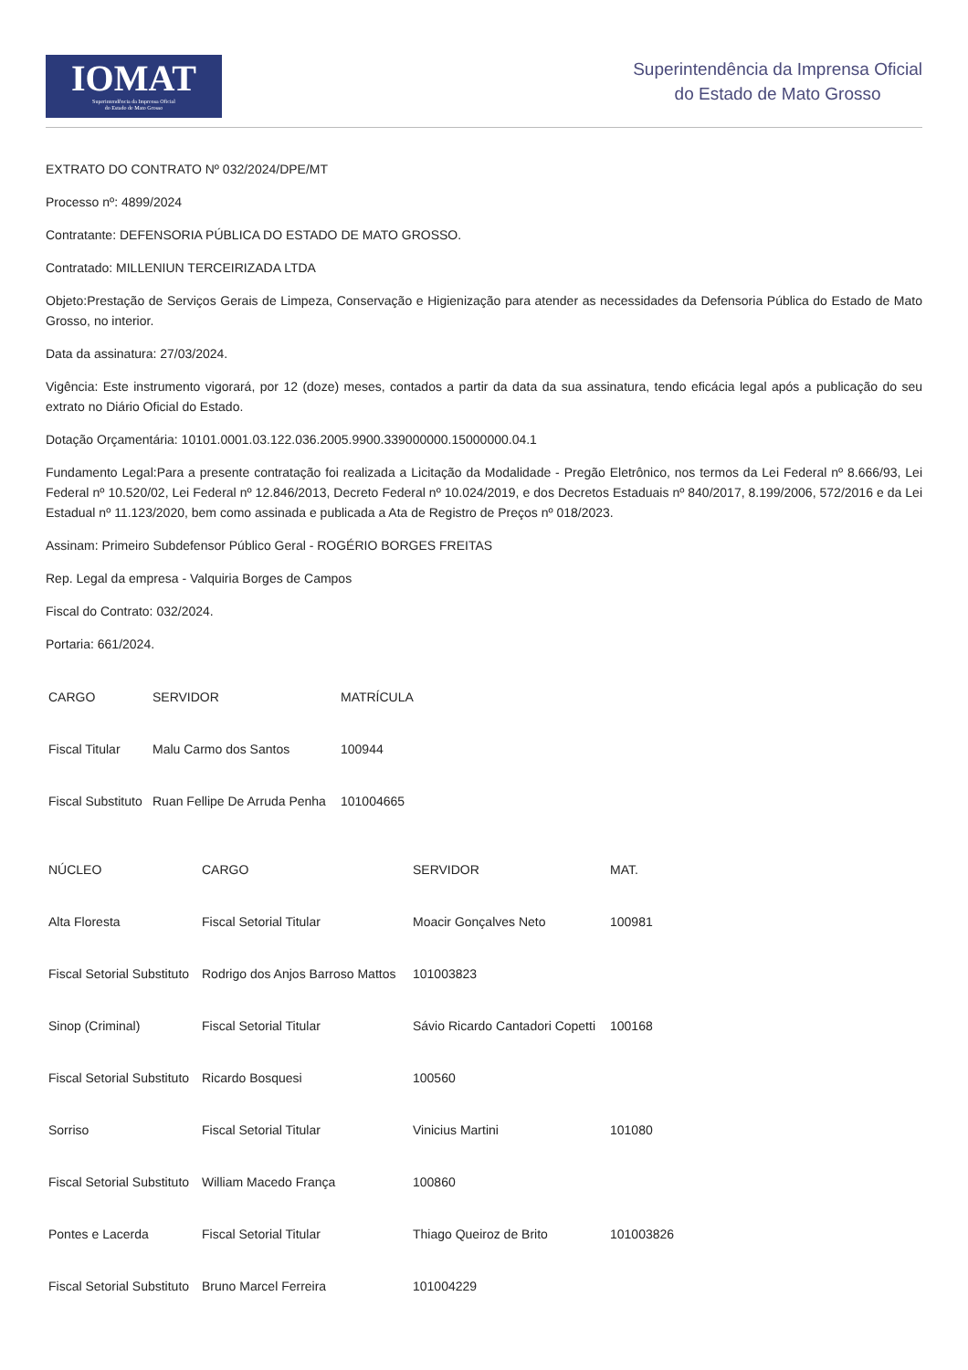IOMAT
Superintendência da Imprensa Oficial
do Estado de Mato Grosso
Superintendência da Imprensa Oficial
do Estado de Mato Grosso
EXTRATO DO CONTRATO Nº 032/2024/DPE/MT
Processo nº: 4899/2024
Contratante: DEFENSORIA PÚBLICA DO ESTADO DE MATO GROSSO.
Contratado: MILLENIUN TERCEIRIZADA LTDA
Objeto:Prestação de Serviços Gerais de Limpeza, Conservação e Higienização para atender as necessidades da Defensoria Pública do Estado de Mato Grosso, no interior.
Data da assinatura: 27/03/2024.
Vigência: Este instrumento vigorará, por 12 (doze) meses, contados a partir da data da sua assinatura, tendo eficácia legal após a publicação do seu extrato no Diário Oficial do Estado.
Dotação Orçamentária: 10101.0001.03.122.036.2005.9900.339000000.15000000.04.1
Fundamento Legal:Para a presente contratação foi realizada a Licitação da Modalidade - Pregão Eletrônico, nos termos da Lei Federal nº 8.666/93, Lei Federal nº 10.520/02, Lei Federal nº 12.846/2013, Decreto Federal nº 10.024/2019, e dos Decretos Estaduais nº 840/2017, 8.199/2006, 572/2016 e da Lei Estadual nº 11.123/2020, bem como assinada e publicada a Ata de Registro de Preços nº 018/2023.
Assinam: Primeiro Subdefensor Público Geral - ROGÉRIO BORGES FREITAS
Rep. Legal da empresa - Valquiria Borges de Campos
Fiscal do Contrato: 032/2024.
Portaria: 661/2024.
| CARGO | SERVIDOR | MATRÍCULA |
| --- | --- | --- |
| Fiscal Titular | Malu Carmo dos Santos | 100944 |
| Fiscal Substituto | Ruan Fellipe De Arruda Penha | 101004665 |
| NÚCLEO | CARGO | SERVIDOR | MAT. |
| --- | --- | --- | --- |
| Alta Floresta | Fiscal Setorial Titular | Moacir Gonçalves Neto | 100981 |
| Fiscal Setorial Substituto | Rodrigo dos Anjos Barroso Mattos | 101003823 | |
| Sinop (Criminal) | Fiscal Setorial Titular | Sávio Ricardo Cantadori Copetti | 100168 |
| Fiscal Setorial Substituto | Ricardo Bosquesi | 100560 | |
| Sorriso | Fiscal Setorial Titular | Vinicius Martini | 101080 |
| Fiscal Setorial Substituto | William Macedo França | 100860 | |
| Pontes e Lacerda | Fiscal Setorial Titular | Thiago Queiroz de Brito | 101003826 |
| Fiscal Setorial Substituto | Bruno Marcel Ferreira | 101004229 | |